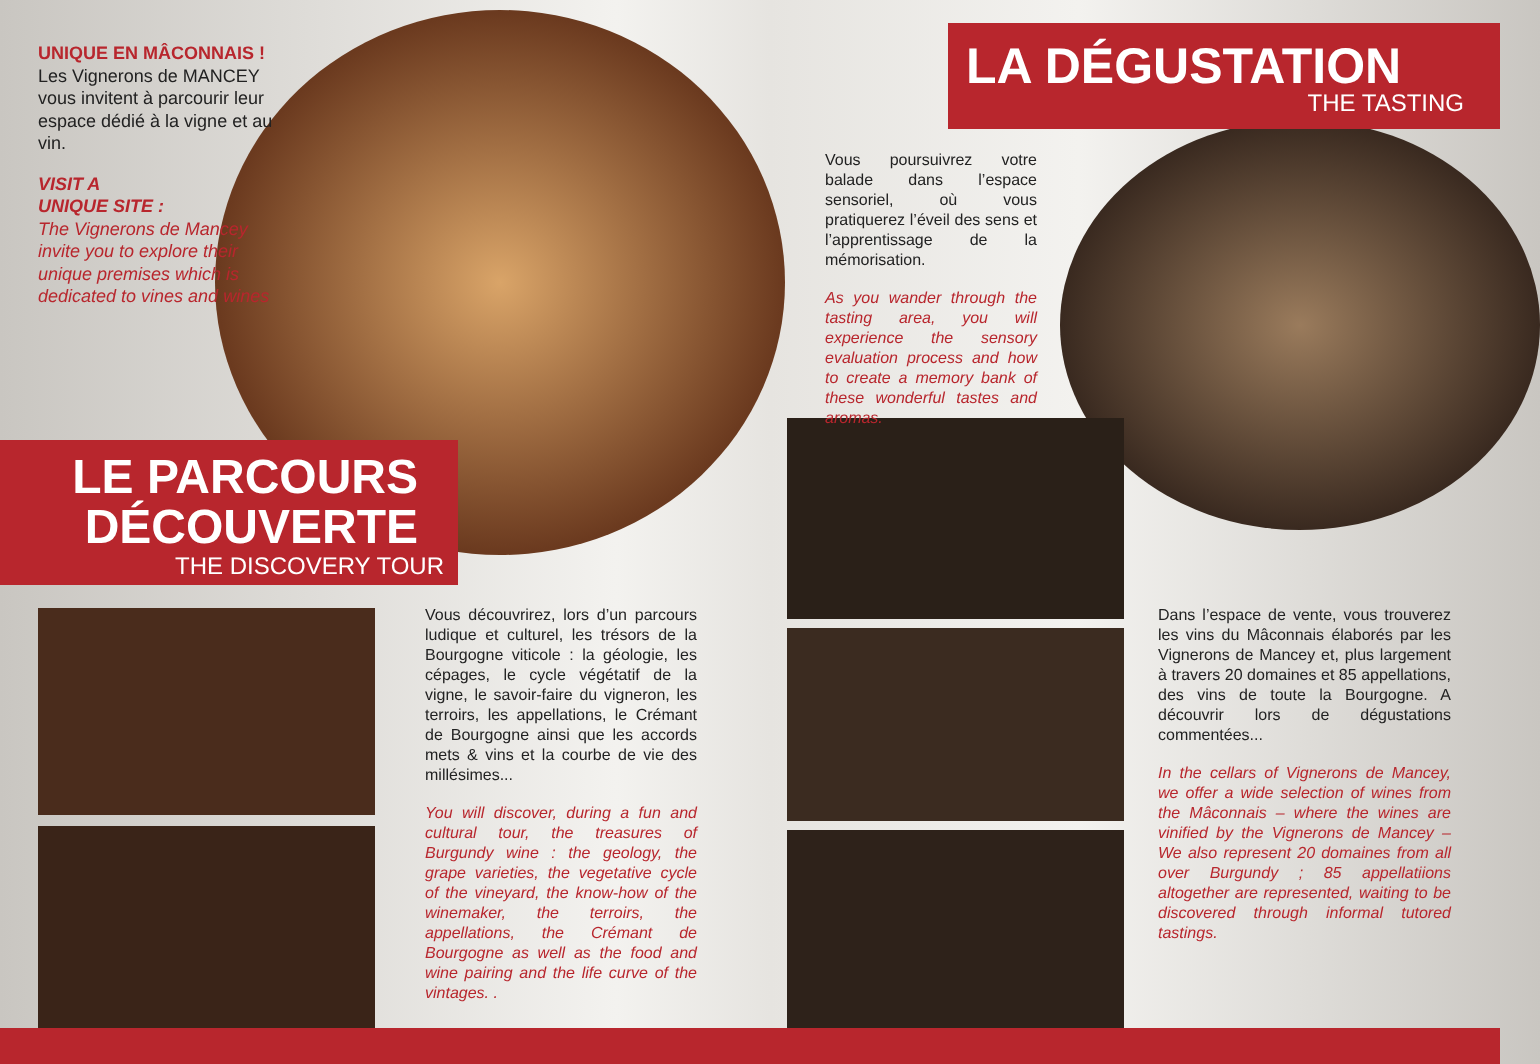UNIQUE EN MÂCONNAIS !
Les Vignerons de MANCEY vous invitent à parcourir leur espace dédié à la vigne et au vin.
VISIT A
UNIQUE SITE :
The Vignerons de Mancey invite you to explore their unique premises which is dedicated to vines and wines
LE PARCOURS
DÉCOUVERTE
THE DISCOVERY TOUR
LA DÉGUSTATION
THE TASTING
Vous découvrirez, lors d’un parcours ludique et culturel, les trésors de la Bourgogne viticole : la géologie, les cépages, le cycle végétatif de la vigne, le savoir-faire du vigneron, les terroirs, les appellations, le Crémant de Bourgogne ainsi que les accords mets & vins et la courbe de vie des millésimes...
You will discover, during a fun and cultural tour, the treasures of Burgundy wine : the geology, the grape varieties, the vegetative cycle of the vineyard, the know-how of the winemaker, the terroirs, the appellations, the Crémant de Bourgogne as well as the food and wine pairing and the life curve of the vintages. .
Vous poursuivrez votre balade dans l’espace sensoriel, où vous pratiquerez l’éveil des sens et l’apprentissage de la mémorisation.
As you wander through the tasting area, you will experience the sensory evaluation process and how to create a memory bank of these wonderful tastes and aromas.
Dans l’espace de vente, vous trouverez les vins du Mâconnais élaborés par les Vignerons de Mancey et, plus largement à travers 20 domaines et 85 appellations, des vins de toute la Bourgogne. A découvrir lors de dégustations commentées...
In the cellars of Vignerons de Mancey, we offer a wide selection of wines from the Mâconnais – where the wines are vinified by the Vignerons de Mancey – We also represent 20 domaines from all over Burgundy ; 85 appellatiions altogether are represented, waiting to be discovered through informal tutored tastings.